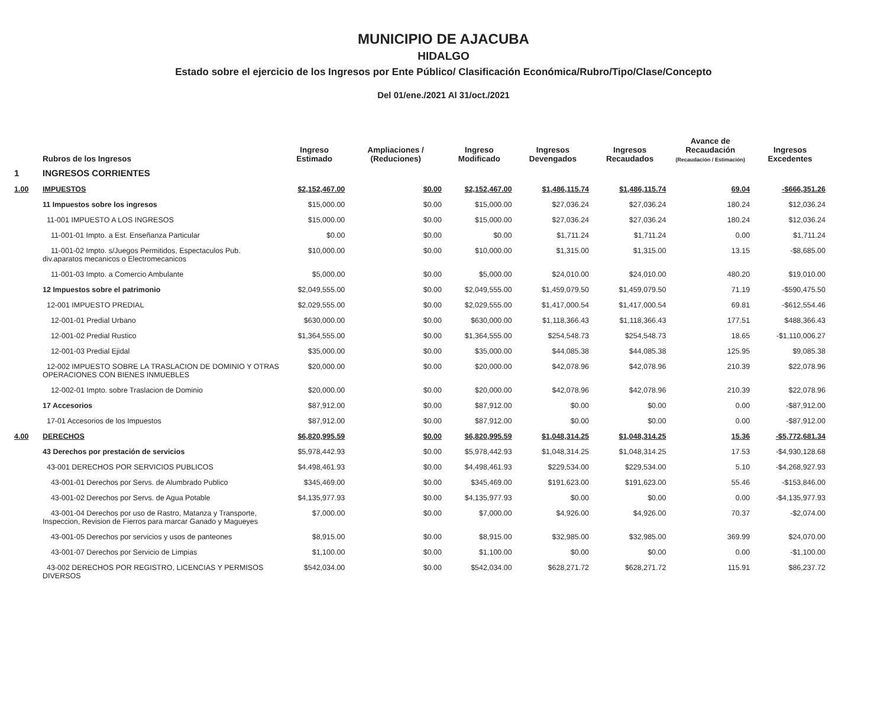MUNICIPIO DE AJACUBA
HIDALGO
Estado sobre el ejercicio de los Ingresos por Ente Público/ Clasificación Económica/Rubro/Tipo/Clase/Concepto
Del 01/ene./2021 Al 31/oct./2021
| | Rubros de los Ingresos | Ingreso Estimado | Ampliaciones / (Reduciones) | Ingreso Modificado | Ingresos Devengados | Ingresos Recaudados | Avance de Recaudación (Recaudación / Estimación) | Ingresos Excedentes |
| --- | --- | --- | --- | --- | --- | --- | --- | --- |
| 1 | INGRESOS CORRIENTES | | | | | | | |
| 1.00 | IMPUESTOS | $2,152,467.00 | $0.00 | $2,152,467.00 | $1,486,115.74 | $1,486,115.74 | 69.04 | -$666,351.26 |
| | 11 Impuestos sobre los ingresos | $15,000.00 | $0.00 | $15,000.00 | $27,036.24 | $27,036.24 | 180.24 | $12,036.24 |
| | 11-001 IMPUESTO A LOS INGRESOS | $15,000.00 | $0.00 | $15,000.00 | $27,036.24 | $27,036.24 | 180.24 | $12,036.24 |
| | 11-001-01 Impto. a Est. Enseñanza Particular | $0.00 | $0.00 | $0.00 | $1,711.24 | $1,711.24 | 0.00 | $1,711.24 |
| | 11-001-02 Impto. s/Juegos Permitidos, Espectaculos Pub. div.aparatos mecanicos o Electromecanicos | $10,000.00 | $0.00 | $10,000.00 | $1,315.00 | $1,315.00 | 13.15 | -$8,685.00 |
| | 11-001-03 Impto. a Comercio Ambulante | $5,000.00 | $0.00 | $5,000.00 | $24,010.00 | $24,010.00 | 480.20 | $19,010.00 |
| | 12 Impuestos sobre el patrimonio | $2,049,555.00 | $0.00 | $2,049,555.00 | $1,459,079.50 | $1,459,079.50 | 71.19 | -$590,475.50 |
| | 12-001 IMPUESTO PREDIAL | $2,029,555.00 | $0.00 | $2,029,555.00 | $1,417,000.54 | $1,417,000.54 | 69.81 | -$612,554.46 |
| | 12-001-01 Predial Urbano | $630,000.00 | $0.00 | $630,000.00 | $1,118,366.43 | $1,118,366.43 | 177.51 | $488,366.43 |
| | 12-001-02 Predial Rustico | $1,364,555.00 | $0.00 | $1,364,555.00 | $254,548.73 | $254,548.73 | 18.65 | -$1,110,006.27 |
| | 12-001-03 Predial Ejidal | $35,000.00 | $0.00 | $35,000.00 | $44,085.38 | $44,085.38 | 125.95 | $9,085.38 |
| | 12-002 IMPUESTO SOBRE LA TRASLACION DE DOMINIO Y OTRAS OPERACIONES CON BIENES INMUEBLES | $20,000.00 | $0.00 | $20,000.00 | $42,078.96 | $42,078.96 | 210.39 | $22,078.96 |
| | 12-002-01 Impto. sobre Traslacion de Dominio | $20,000.00 | $0.00 | $20,000.00 | $42,078.96 | $42,078.96 | 210.39 | $22,078.96 |
| | 17 Accesorios | $87,912.00 | $0.00 | $87,912.00 | $0.00 | $0.00 | 0.00 | -$87,912.00 |
| | 17-01 Accesorios de los Impuestos | $87,912.00 | $0.00 | $87,912.00 | $0.00 | $0.00 | 0.00 | -$87,912.00 |
| 4.00 | DERECHOS | $6,820,995.59 | $0.00 | $6,820,995.59 | $1,048,314.25 | $1,048,314.25 | 15.36 | -$5,772,681.34 |
| | 43 Derechos por prestación de servicios | $5,978,442.93 | $0.00 | $5,978,442.93 | $1,048,314.25 | $1,048,314.25 | 17.53 | -$4,930,128.68 |
| | 43-001 DERECHOS POR SERVICIOS PUBLICOS | $4,498,461.93 | $0.00 | $4,498,461.93 | $229,534.00 | $229,534.00 | 5.10 | -$4,268,927.93 |
| | 43-001-01 Derechos por Servs. de Alumbrado Publico | $345,469.00 | $0.00 | $345,469.00 | $191,623.00 | $191,623.00 | 55.46 | -$153,846.00 |
| | 43-001-02 Derechos por Servs. de Agua Potable | $4,135,977.93 | $0.00 | $4,135,977.93 | $0.00 | $0.00 | 0.00 | -$4,135,977.93 |
| | 43-001-04 Derechos por uso de Rastro, Matanza y Transporte, Inspeccion, Revision de Fierros para marcar Ganado y Magueyes | $7,000.00 | $0.00 | $7,000.00 | $4,926.00 | $4,926.00 | 70.37 | -$2,074.00 |
| | 43-001-05 Derechos por servicios y usos de panteones | $8,915.00 | $0.00 | $8,915.00 | $32,985.00 | $32,985.00 | 369.99 | $24,070.00 |
| | 43-001-07 Derechos por Servicio de Limpias | $1,100.00 | $0.00 | $1,100.00 | $0.00 | $0.00 | 0.00 | -$1,100.00 |
| | 43-002 DERECHOS POR REGISTRO, LICENCIAS Y PERMISOS DIVERSOS | $542,034.00 | $0.00 | $542,034.00 | $628,271.72 | $628,271.72 | 115.91 | $86,237.72 |